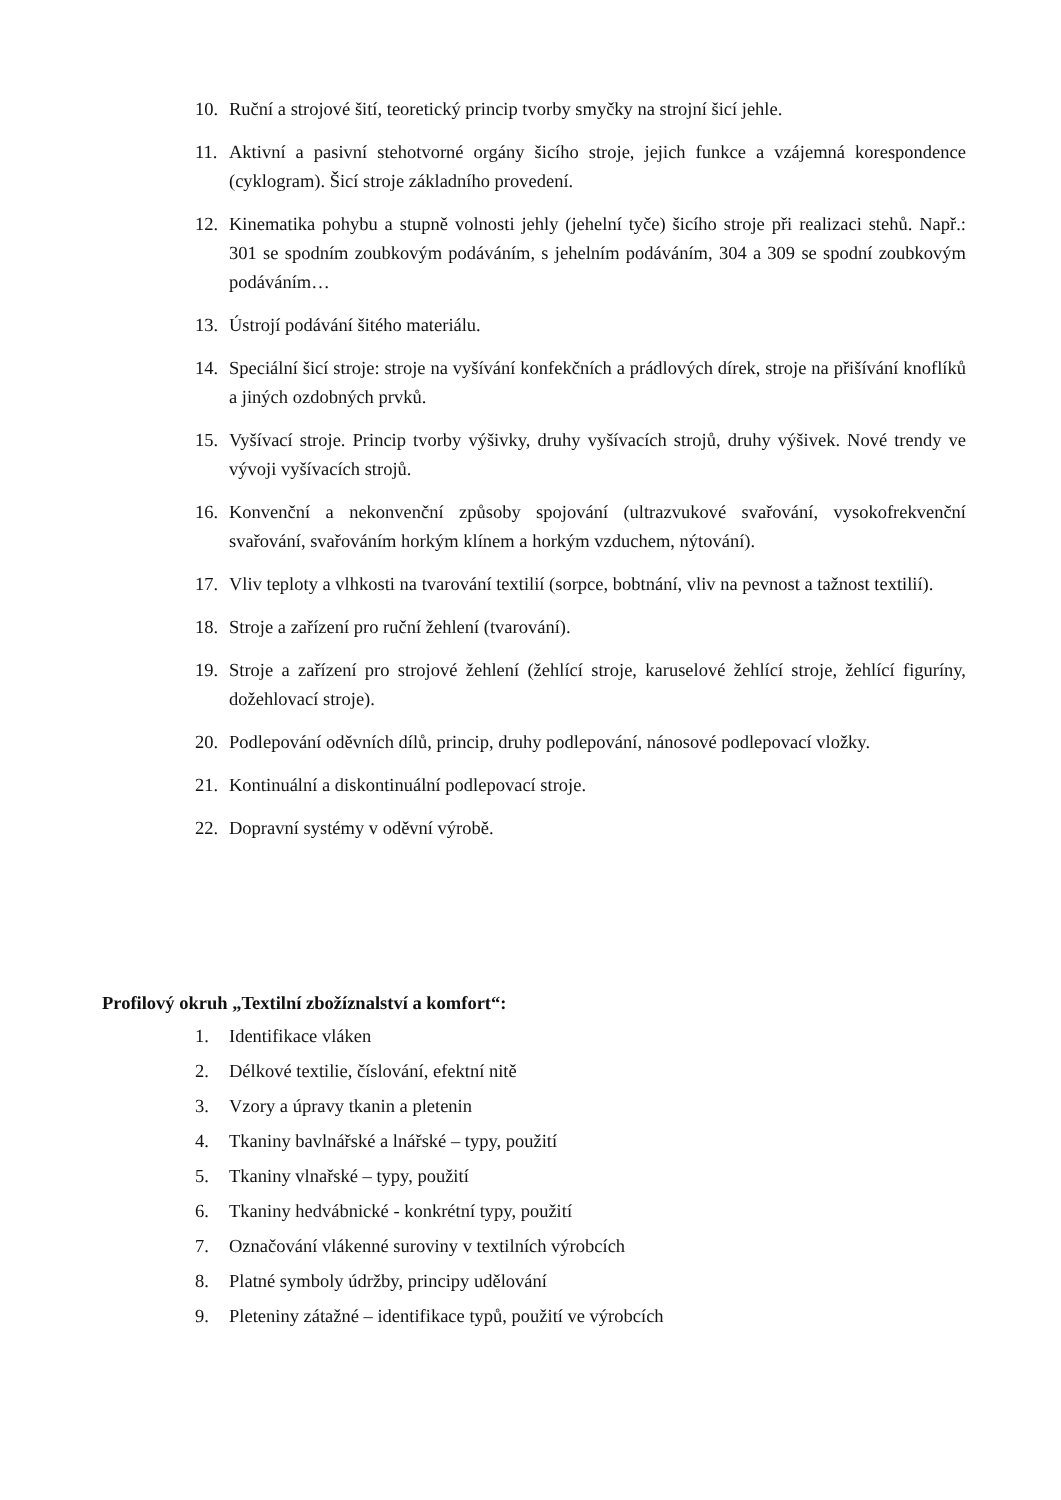10. Ruční a strojové šití, teoretický princip tvorby smyčky na strojní šicí jehle.
11. Aktivní a pasivní stehotvorné orgány šicího stroje, jejich funkce a vzájemná korespondence (cyklogram). Šicí stroje základního provedení.
12. Kinematika pohybu a stupně volnosti jehly (jehelní tyče) šicího stroje při realizaci stehů. Např.: 301 se spodním zoubkovým podáváním, s jehelním podáváním, 304 a 309 se spodní zoubkovým podáváním…
13. Ústrojí podávání šitého materiálu.
14. Speciální šicí stroje: stroje na vyšívání konfekčních a prádlových dírek, stroje na přišívání knoflíků a jiných ozdobných prvků.
15. Vyšívací stroje. Princip tvorby výšivky, druhy vyšívacích strojů, druhy výšivek. Nové trendy ve vývoji vyšívacích strojů.
16. Konvenční a nekonvenční způsoby spojování (ultrazvukové svařování, vysokofrekvenční svařování, svařováním horkým klínem a horkým vzduchem, nýtování).
17. Vliv teploty a vlhkosti na tvarování textilií (sorpce, bobtnání, vliv na pevnost a tažnost textilií).
18. Stroje a zařízení pro ruční žehlení (tvarování).
19. Stroje a zařízení pro strojové žehlení (žehlící stroje, karuselové žehlící stroje, žehlící figuríny, dožehlovací stroje).
20. Podlepování oděvních dílů, princip, druhy podlepování, nánosové podlepovací vložky.
21. Kontinuální a diskontinuální podlepovací stroje.
22. Dopravní systémy v oděvní výrobě.
Profilový okruh „Textilní zbožíznalství a komfort“:
1. Identifikace vláken
2. Délkové textilie, číslování, efektní nitě
3. Vzory a úpravy tkanin a pletenin
4. Tkaniny bavlnářské a lnářské – typy, použití
5. Tkaniny vlnařské – typy, použití
6. Tkaniny hedvábnické - konkrétní typy, použití
7. Označování vlákenné suroviny v textilních výrobcích
8. Platné symboly údržby, principy udělování
9. Pleteniny zátažné – identifikace typů, použití ve výrobcích